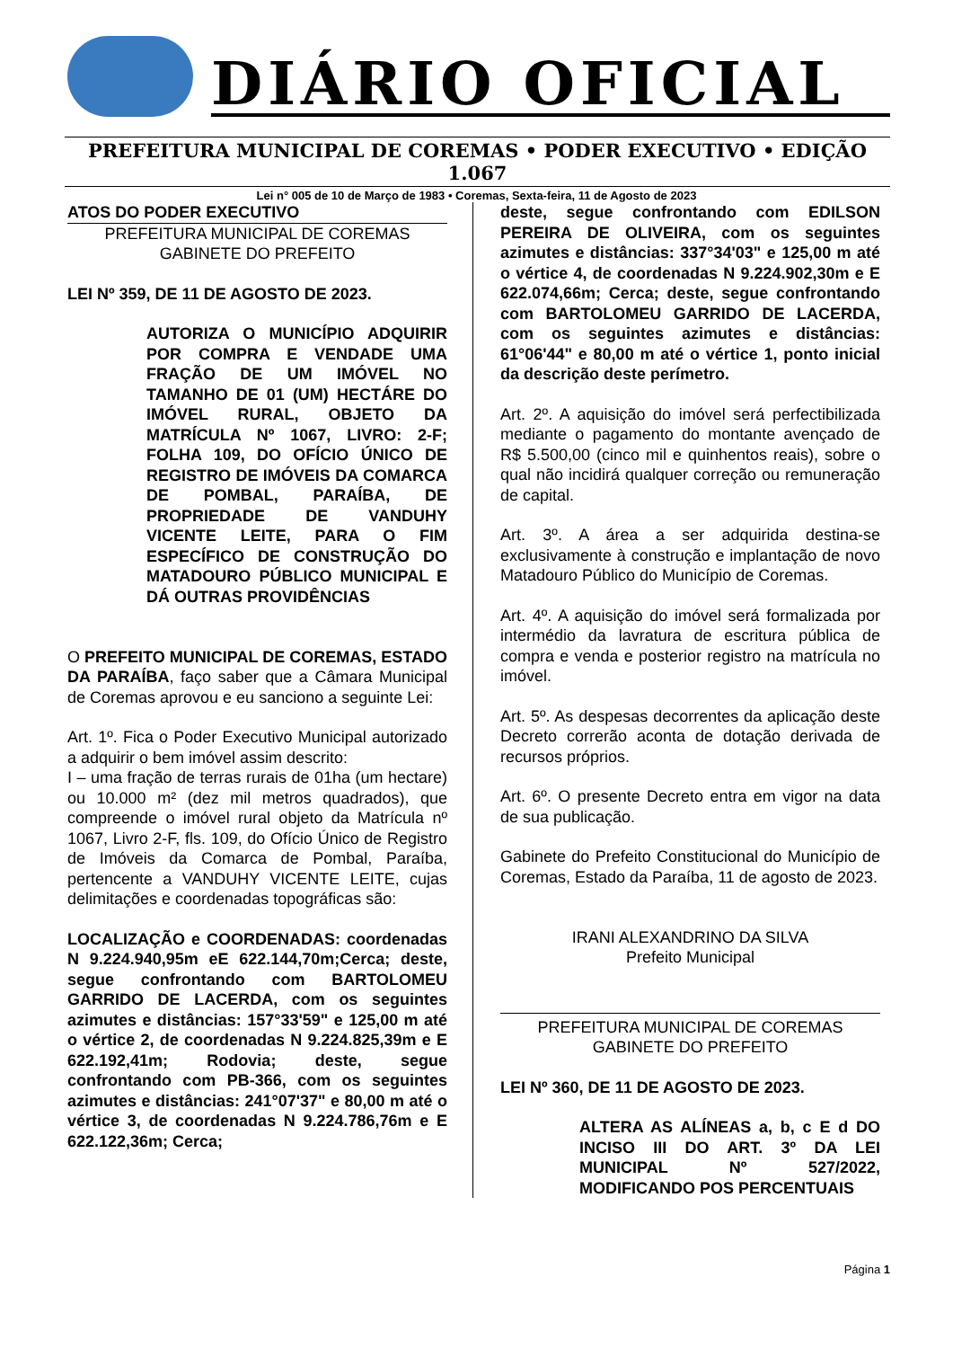DIÁRIO OFICIAL
PREFEITURA MUNICIPAL DE COREMAS • PODER EXECUTIVO • EDIÇÃO 1.067
Lei n° 005 de 10 de Março de 1983 • Coremas, Sexta-feira, 11 de Agosto de 2023
ATOS DO PODER EXECUTIVO
PREFEITURA MUNICIPAL DE COREMAS
GABINETE DO PREFEITO
LEI Nº 359, DE 11 DE AGOSTO DE 2023.
AUTORIZA O MUNICÍPIO ADQUIRIR POR COMPRA E VENDADE UMA FRAÇÃO DE UM IMÓVEL NO TAMANHO DE 01 (UM) HECTÁRE DO IMÓVEL RURAL, OBJETO DA MATRÍCULA Nº 1067, LIVRO: 2-F; FOLHA 109, DO OFÍCIO ÚNICO DE REGISTRO DE IMÓVEIS DA COMARCA DE POMBAL, PARAÍBA, DE PROPRIEDADE DE VANDUHY VICENTE LEITE, PARA O FIM ESPECÍFICO DE CONSTRUÇÃO DO MATADOURO PÚBLICO MUNICIPAL E DÁ OUTRAS PROVIDÊNCIAS
O PREFEITO MUNICIPAL DE COREMAS, ESTADO DA PARAÍBA, faço saber que a Câmara Municipal de Coremas aprovou e eu sanciono a seguinte Lei:
Art. 1º. Fica o Poder Executivo Municipal autorizado a adquirir o bem imóvel assim descrito:
I – uma fração de terras rurais de 01ha (um hectare) ou 10.000 m² (dez mil metros quadrados), que compreende o imóvel rural objeto da Matrícula nº 1067, Livro 2-F, fls. 109, do Ofício Único de Registro de Imóveis da Comarca de Pombal, Paraíba, pertencente a VANDUHY VICENTE LEITE, cujas delimitações e coordenadas topográficas são:
LOCALIZAÇÃO e COORDENADAS: coordenadas N 9.224.940,95m eE 622.144,70m;Cerca; deste, segue confrontando com BARTOLOMEU GARRIDO DE LACERDA, com os seguintes azimutes e distâncias: 157°33'59" e 125,00 m até o vértice 2, de coordenadas N 9.224.825,39m e E 622.192,41m; Rodovia; deste, segue confrontando com PB-366, com os seguintes azimutes e distâncias: 241°07'37" e 80,00 m até o vértice 3, de coordenadas N 9.224.786,76m e E 622.122,36m; Cerca;
deste, segue confrontando com EDILSON PEREIRA DE OLIVEIRA, com os seguintes azimutes e distâncias: 337°34'03" e 125,00 m até o vértice 4, de coordenadas N 9.224.902,30m e E 622.074,66m; Cerca; deste, segue confrontando com BARTOLOMEU GARRIDO DE LACERDA, com os seguintes azimutes e distâncias: 61°06'44" e 80,00 m até o vértice 1, ponto inicial da descrição deste perímetro.
Art. 2º. A aquisição do imóvel será perfectibilizada mediante o pagamento do montante avençado de R$ 5.500,00 (cinco mil e quinhentos reais), sobre o qual não incidirá qualquer correção ou remuneração de capital.
Art. 3º. A área a ser adquirida destina-se exclusivamente à construção e implantação de novo Matadouro Público do Município de Coremas.
Art. 4º. A aquisição do imóvel será formalizada por intermédio da lavratura de escritura pública de compra e venda e posterior registro na matrícula no imóvel.
Art. 5º. As despesas decorrentes da aplicação deste Decreto correrão aconta de dotação derivada de recursos próprios.
Art. 6º. O presente Decreto entra em vigor na data de sua publicação.
Gabinete do Prefeito Constitucional do Município de Coremas, Estado da Paraíba, 11 de agosto de 2023.
IRANI ALEXANDRINO DA SILVA
Prefeito Municipal
PREFEITURA MUNICIPAL DE COREMAS
GABINETE DO PREFEITO
LEI Nº 360, DE 11 DE AGOSTO DE 2023.
ALTERA AS ALÍNEAS a, b, c E d DO INCISO III DO ART. 3º DA LEI MUNICIPAL Nº 527/2022, MODIFICANDO POS PERCENTUAIS
Página 1